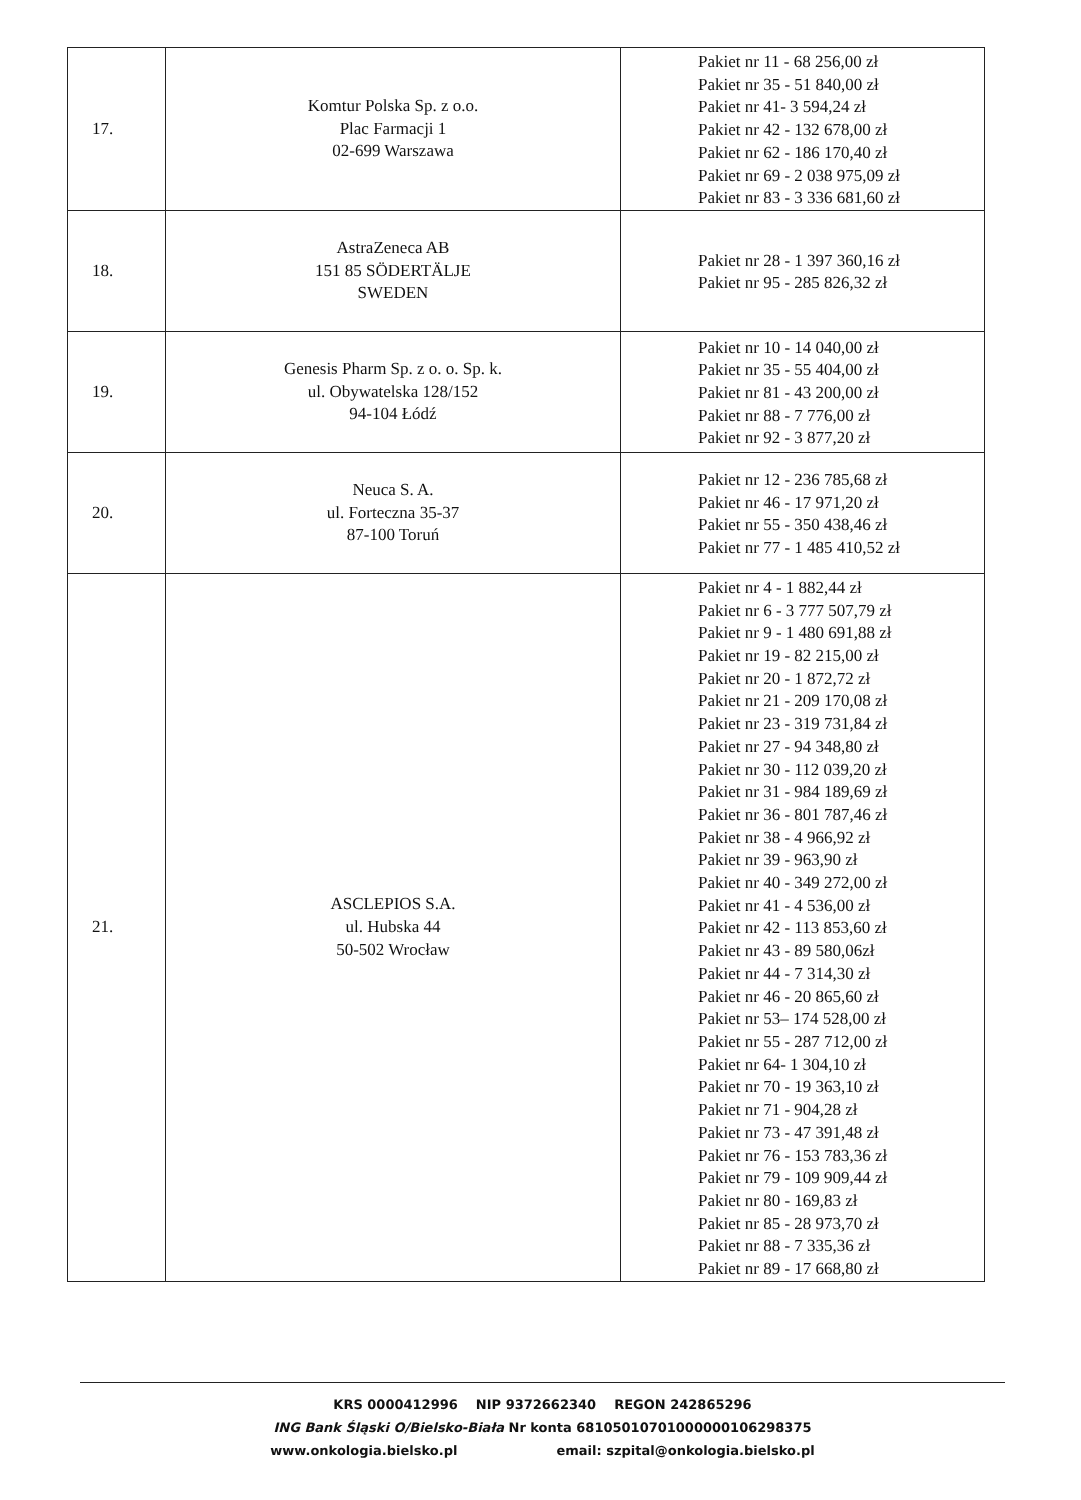| 17. | Komtur Polska Sp. z o.o. Plac Farmacji 1 02-699 Warszawa | Pakiet nr 11 - 68 256,00 zł Pakiet nr 35 - 51 840,00 zł Pakiet nr 41- 3 594,24 zł Pakiet nr 42 - 132 678,00 zł Pakiet nr 62 - 186 170,40 zł Pakiet nr 69 - 2 038 975,09 zł Pakiet nr 83 - 3 336 681,60 zł |
| 18. | AstraZeneca AB 151 85 SÖDERTÄLJE SWEDEN | Pakiet nr 28 - 1 397 360,16 zł Pakiet nr 95 - 285 826,32 zł |
| 19. | Genesis Pharm Sp. z o. o. Sp. k. ul. Obywatelska 128/152 94-104 Łódź | Pakiet nr 10 - 14 040,00 zł Pakiet nr 35 - 55 404,00 zł Pakiet nr 81 - 43 200,00 zł Pakiet nr 88 - 7 776,00 zł Pakiet nr 92 - 3 877,20 zł |
| 20. | Neuca S. A. ul. Forteczna 35-37 87-100 Toruń | Pakiet nr 12 - 236 785,68 zł Pakiet nr 46 - 17 971,20 zł Pakiet nr 55 - 350 438,46 zł Pakiet nr 77 - 1 485 410,52 zł |
| 21. | ASCLEPIOS S.A. ul. Hubska 44 50-502 Wrocław | Pakiet nr 4 - 1 882,44 zł Pakiet nr 6 - 3 777 507,79 zł Pakiet nr 9 - 1 480 691,88 zł Pakiet nr 19 - 82 215,00 zł Pakiet nr 20 - 1 872,72 zł Pakiet nr 21 - 209 170,08 zł Pakiet nr 23 - 319 731,84 zł Pakiet nr 27 - 94 348,80 zł Pakiet nr 30 - 112 039,20 zł Pakiet nr 31 - 984 189,69 zł Pakiet nr 36 - 801 787,46 zł Pakiet nr 38 - 4 966,92 zł Pakiet nr 39 - 963,90 zł Pakiet nr 40 - 349 272,00 zł Pakiet nr 41 - 4 536,00 zł Pakiet nr 42 - 113 853,60 zł Pakiet nr 43 - 89 580,06zł Pakiet nr 44 - 7 314,30 zł Pakiet nr 46 - 20 865,60 zł Pakiet nr 53– 174 528,00 zł Pakiet nr 55 - 287 712,00 zł Pakiet nr 64- 1 304,10 zł Pakiet nr 70 - 19 363,10 zł Pakiet nr 71 - 904,28 zł Pakiet nr 73 - 47 391,48 zł Pakiet nr 76 - 153 783,36 zł Pakiet nr 79 - 109 909,44 zł Pakiet nr 80 - 169,83 zł Pakiet nr 85 - 28 973,70 zł Pakiet nr 88 - 7 335,36 zł Pakiet nr 89 - 17 668,80 zł |
KRS 0000412996 NIP 9372662340 REGON 242865296
ING Bank Śląski O/Bielsko-Biała Nr konta 68105010701000000106298375
www.onkologia.bielsko.pl email: szpital@onkologia.bielsko.pl